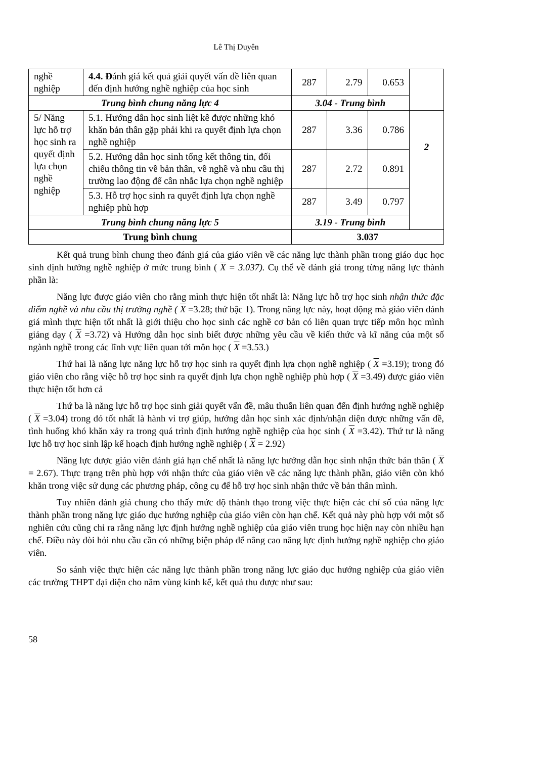Lê Thị Duyên
| nghề nghiệp | 4.4. Đ ánh giá kết quả giải quyết vấn đề liên quan đến định hướng nghề nghiệp của học sinh | 287 | 2.79 | 0.653 | |
| Trung bình chung năng lực 4 | | 3.04 - Trung bình | | | |
| 5/ Năng lực hỗ trợ học sinh ra quyết định lựa chọn nghề nghiệp | 5.1. Hướng dẫn học sinh liệt kê được những khó khăn bản thân gặp phải khi ra quyết định lựa chọn nghề nghiệp | 287 | 3.36 | 0.786 | 2 |
| | 5.2. Hướng dẫn học sinh tổng kết thông tin, đối chiếu thông tin về bản thân, về nghề và nhu cầu thị trường lao động để cân nhắc lựa chọn nghề nghiệp | 287 | 2.72 | 0.891 | |
| | 5.3. Hỗ trợ học sinh ra quyết định lựa chọn nghề nghiệp phù hợp | 287 | 3.49 | 0.797 | |
| Trung bình chung năng lực 5 | | 3.19 - Trung bình | | | |
| Trung bình chung | | 3.037 | | | |
Kết quả trung bình chung theo đánh giá của giáo viên về các năng lực thành phần trong giáo dục học sinh định hướng nghề nghiệp ở mức trung bình ( X = 3.037). Cụ thể về đánh giá trong từng năng lực thành phần là:
Năng lực được giáo viên cho rằng mình thực hiện tốt nhất là: Năng lực hỗ trợ học sinh nhận thức đặc điểm nghề và nhu cầu thị trường nghề ( X =3.28; thứ bậc 1). Trong năng lực này, hoạt động mà giáo viên đánh giá mình thực hiện tốt nhất là giới thiệu cho học sinh các nghề cơ bản có liên quan trực tiếp môn học mình giảng dạy ( X =3.72) và Hướng dẫn học sinh biết được những yêu cầu về kiến thức và kĩ năng của một số ngành nghề trong các lĩnh vực liên quan tới môn học ( X =3.53.)
Thứ hai là năng lực năng lực hỗ trợ học sinh ra quyết định lựa chọn nghề nghiệp ( X =3.19); trong đó giáo viên cho rằng việc hỗ trợ học sinh ra quyết định lựa chọn nghề nghiệp phù hợp ( X =3.49) được giáo viên thực hiện tốt hơn cả
Thứ ba là năng lực hỗ trợ học sinh giải quyết vấn đề, mâu thuẫn liên quan đến định hướng nghề nghiệp ( X =3.04) trong đó tốt nhất là hành vi trợ giúp, hướng dẫn học sinh xác định/nhận diện được những vấn đề, tình huống khó khăn xảy ra trong quá trình định hướng nghề nghiệp của học sinh ( X =3.42). Thứ tư là năng lực hỗ trợ học sinh lập kế hoạch định hướng nghề nghiệp ( X = 2.92)
Năng lực được giáo viên đánh giá hạn chế nhất là năng lực hướng dẫn học sinh nhận thức bản thân ( X = 2.67). Thực trạng trên phù hợp với nhận thức của giáo viên về các năng lực thành phần, giáo viên còn khó khăn trong việc sử dụng các phương pháp, công cụ để hỗ trợ học sinh nhận thức về bản thân mình.
Tuy nhiên đánh giá chung cho thấy mức độ thành thạo trong việc thực hiện các chỉ số của năng lực thành phần trong năng lực giáo dục hướng nghiệp của giáo viên còn hạn chế. Kết quả này phù hợp với một số nghiên cứu cũng chỉ ra rằng năng lực định hướng nghề nghiệp của giáo viên trung học hiện nay còn nhiều hạn chế. Điều này đòi hỏi nhu cầu cần có những biện pháp để nâng cao năng lực định hướng nghề nghiệp cho giáo viên.
So sánh việc thực hiện các năng lực thành phần trong năng lực giáo dục hướng nghiệp của giáo viên các trường THPT đại diện cho năm vùng kinh kế, kết quả thu được như sau:
58